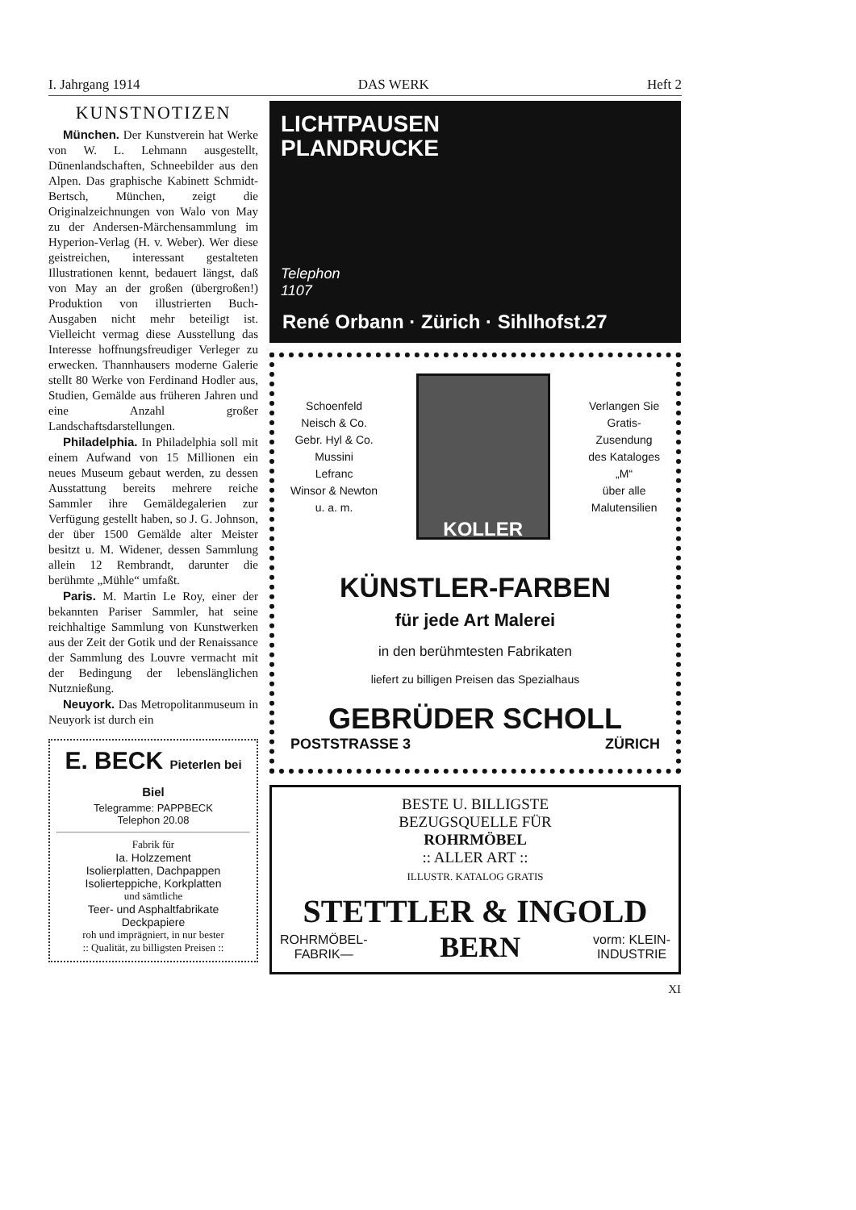I. Jahrgang 1914 DAS WERK Heft 2
KUNSTNOTIZEN
München. Der Kunstverein hat Werke von W. L. Lehmann ausgestellt, Dünenlandschaften, Schneebilder aus den Alpen. Das graphische Kabinett Schmidt-Bertsch, München, zeigt die Originalzeichnungen von Walo von May zu der Andersen-Märchensammlung im Hyperion-Verlag (H. v. Weber). Wer diese geistreichen, interessant gestalteten Illustrationen kennt, bedauert längst, daß von May an der großen (übergroßen!) Produktion von illustrierten Buch-Ausgaben nicht mehr beteiligt ist. Vielleicht vermag diese Ausstellung das Interesse hoffnungsfreudiger Verleger zu erwecken. Thannhausers moderne Galerie stellt 80 Werke von Ferdinand Hodler aus, Studien, Gemälde aus früheren Jahren und eine Anzahl großer Landschaftsdarstellungen.
Philadelphia. In Philadelphia soll mit einem Aufwand von 15 Millionen ein neues Museum gebaut werden, zu dessen Ausstattung bereits mehrere reiche Sammler ihre Gemäldegalerien zur Verfügung gestellt haben, so J. G. Johnson, der über 1500 Gemälde alter Meister besitzt u. M. Widener, dessen Sammlung allein 12 Rembrandt, darunter die berühmte „Mühle“ umfaßt.
Paris. M. Martin Le Roy, einer der bekannten Pariser Sammler, hat seine reichhaltige Sammlung von Kunstwerken aus der Zeit der Gotik und der Renaissance der Sammlung des Louvre vermacht mit der Bedingung der lebenslänglichen Nutznießung.
Neuyork. Das Metropolitanmuseum in Neuyork ist durch ein
E. BECK Pieterlen bei Biel
Telegramme: PAPPBECK
Telephon 20.08
Fabrik für
Ia. Holzzement
Isolierplatten, Dachpappen
Isolierteppiche, Korkplatten
und sämtliche
Teer- und Asphaltfabrikate
Deckpapiere
roh und imprägniert, in nur bester
:: Qualität, zu billigsten Preisen ::
LICHTPAUSEN
PLANDRUCKE
Telephon
1107
René Orbann · Zürich · Sihlhofst.27
Schoenfeld
Neisch & Co.
Gebr. Hyl & Co.
Mussini
Lefranc
Winsor & Newton
u. a. m.
KOLLER
Verlangen Sie
Gratis-
Zusendung
des Kataloges
„M“
über alle
Malutensilien
KÜNSTLER-FARBEN
für jede Art Malerei
in den berühmtesten Fabrikaten
liefert zu billigen Preisen das Spezialhaus
GEBRÜDER SCHOLL
POSTSTRASSE 3 ZÜRICH
BESTE U. BILLIGSTE
BEZUGSQUELLE FÜR
ROHRMÖBEL
:: ALLER ART ::
ILLUSTR. KATALOG GRATIS
STETTLER & INGOLD
ROHRMÖBEL-
FABRIK— BERN vorm: KLEIN-
INDUSTRIE
XI